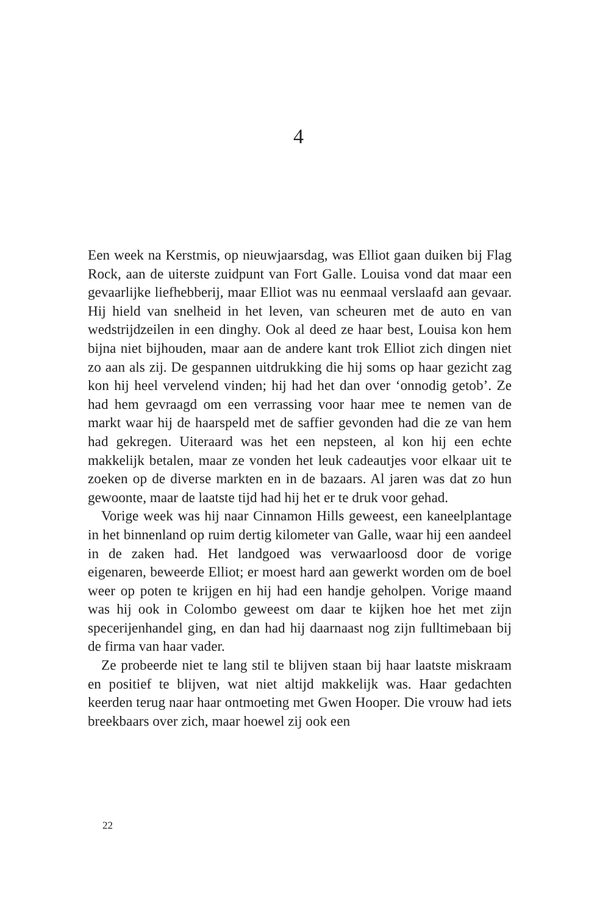4
Een week na Kerstmis, op nieuwjaarsdag, was Elliot gaan duiken bij Flag Rock, aan de uiterste zuidpunt van Fort Galle. Louisa vond dat maar een gevaarlijke liefhebberij, maar Elliot was nu eenmaal verslaafd aan gevaar. Hij hield van snelheid in het leven, van scheuren met de auto en van wedstrijdzeilen in een dinghy. Ook al deed ze haar best, Louisa kon hem bijna niet bijhouden, maar aan de andere kant trok Elliot zich dingen niet zo aan als zij. De gespannen uitdrukking die hij soms op haar gezicht zag kon hij heel vervelend vinden; hij had het dan over ‘onnodig getob’. Ze had hem gevraagd om een verrassing voor haar mee te nemen van de markt waar hij de haarspeld met de saffier gevonden had die ze van hem had gekregen. Uiteraard was het een nepsteen, al kon hij een echte makkelijk betalen, maar ze vonden het leuk cadeautjes voor elkaar uit te zoeken op de diverse markten en in de bazaars. Al jaren was dat zo hun gewoonte, maar de laatste tijd had hij het er te druk voor gehad.
Vorige week was hij naar Cinnamon Hills geweest, een kaneelplantage in het binnenland op ruim dertig kilometer van Galle, waar hij een aandeel in de zaken had. Het landgoed was verwaarloosd door de vorige eigenaren, beweerde Elliot; er moest hard aan gewerkt worden om de boel weer op poten te krijgen en hij had een handje geholpen. Vorige maand was hij ook in Colombo geweest om daar te kijken hoe het met zijn specerijenhandel ging, en dan had hij daarnaast nog zijn fulltimebaan bij de firma van haar vader.
Ze probeerde niet te lang stil te blijven staan bij haar laatste miskraam en positief te blijven, wat niet altijd makkelijk was. Haar gedachten keerden terug naar haar ontmoeting met Gwen Hooper. Die vrouw had iets breekbaars over zich, maar hoewel zij ook een
22